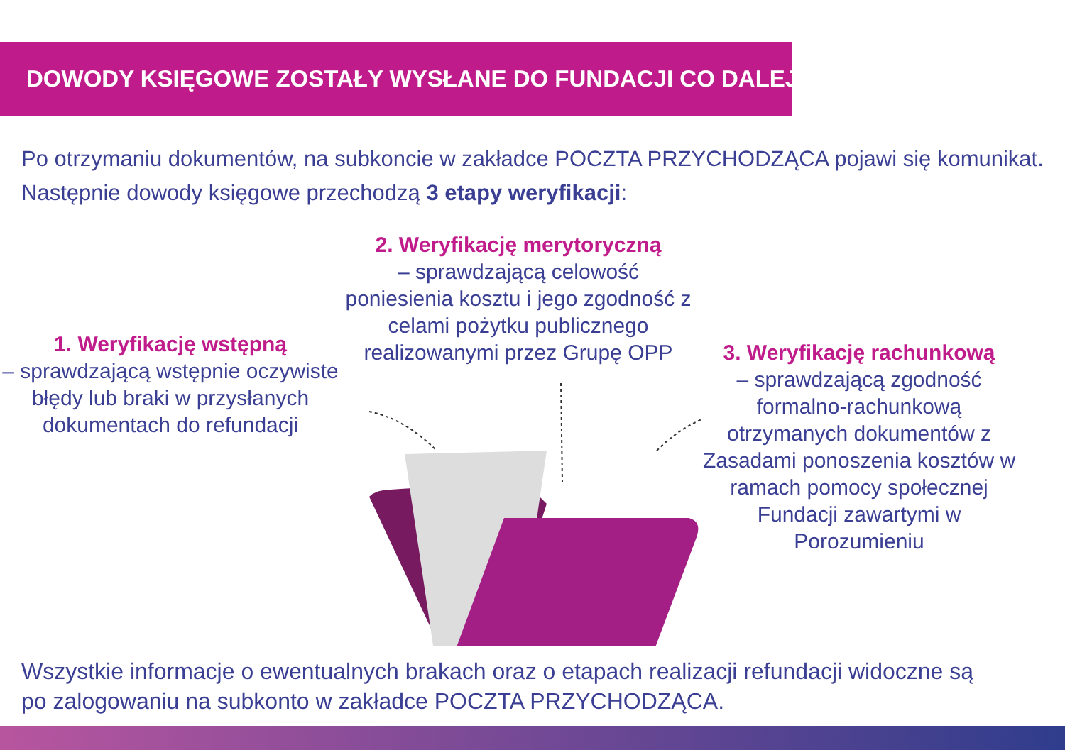DOWODY KSIĘGOWE ZOSTAŁY WYSŁANE DO FUNDACJI CO DALEJ ?
Po otrzymaniu dokumentów, na subkoncie w zakładce POCZTA PRZYCHODZĄCA pojawi się komunikat.
Następnie dowody księgowe przechodzą 3 etapy weryfikacji:
1. Weryfikację wstępną
– sprawdzającą wstępnie oczywiste błędy lub braki w przysłanych dokumentach do refundacji
2. Weryfikację merytoryczną
– sprawdzającą celowość poniesienia kosztu i jego zgodność z celami pożytku publicznego realizowanymi przez Grupę OPP
3. Weryfikację rachunkową
– sprawdzającą zgodność formalno-rachunkową otrzymanych dokumentów z Zasadami ponoszenia kosztów w ramach pomocy społecznej Fundacji zawartymi w Porozumieniu
Wszystkie informacje o ewentualnych brakach oraz o etapach realizacji refundacji widoczne są
po zalogowaniu na subkonto w zakładce POCZTA PRZYCHODZĄCA.